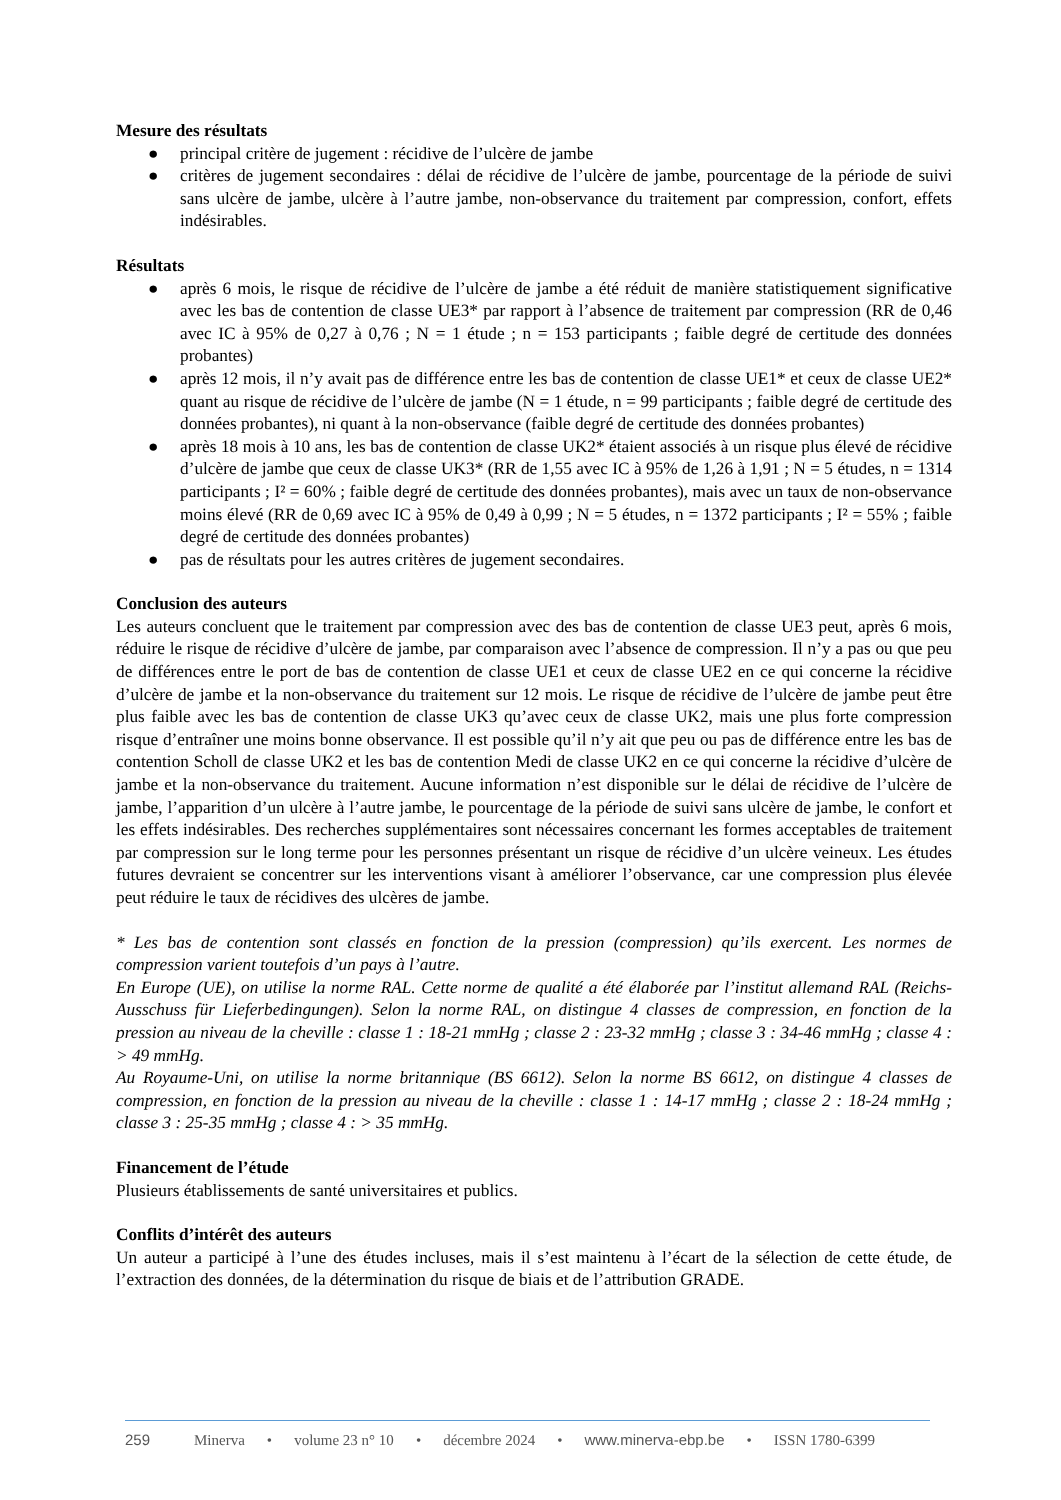Mesure des résultats
● principal critère de jugement : récidive de l’ulcère de jambe
● critères de jugement secondaires : délai de récidive de l’ulcère de jambe, pourcentage de la période de suivi sans ulcère de jambe, ulcère à l’autre jambe, non-observance du traitement par compression, confort, effets indésirables.
Résultats
● après 6 mois, le risque de récidive de l’ulcère de jambe a été réduit de manière statistiquement significative avec les bas de contention de classe UE3* par rapport à l’absence de traitement par compression (RR de 0,46 avec IC à 95% de 0,27 à 0,76 ; N = 1 étude ; n = 153 participants ; faible degré de certitude des données probantes)
● après 12 mois, il n’y avait pas de différence entre les bas de contention de classe UE1* et ceux de classe UE2* quant au risque de récidive de l’ulcère de jambe (N = 1 étude, n = 99 participants ; faible degré de certitude des données probantes), ni quant à la non-observance (faible degré de certitude des données probantes)
● après 18 mois à 10 ans, les bas de contention de classe UK2* étaient associés à un risque plus élevé de récidive d’ulcère de jambe que ceux de classe UK3* (RR de 1,55 avec IC à 95% de 1,26 à 1,91 ; N = 5 études, n = 1314 participants ; I² = 60% ; faible degré de certitude des données probantes), mais avec un taux de non-observance moins élevé (RR de 0,69 avec IC à 95% de 0,49 à 0,99 ; N = 5 études, n = 1372 participants ; I² = 55% ; faible degré de certitude des données probantes)
● pas de résultats pour les autres critères de jugement secondaires.
Conclusion des auteurs
Les auteurs concluent que le traitement par compression avec des bas de contention de classe UE3 peut, après 6 mois, réduire le risque de récidive d’ulcère de jambe, par comparaison avec l’absence de compression. Il n’y a pas ou que peu de différences entre le port de bas de contention de classe UE1 et ceux de classe UE2 en ce qui concerne la récidive d’ulcère de jambe et la non-observance du traitement sur 12 mois. Le risque de récidive de l’ulcère de jambe peut être plus faible avec les bas de contention de classe UK3 qu’avec ceux de classe UK2, mais une plus forte compression risque d’entraîner une moins bonne observance. Il est possible qu’il n’y ait que peu ou pas de différence entre les bas de contention Scholl de classe UK2 et les bas de contention Medi de classe UK2 en ce qui concerne la récidive d’ulcère de jambe et la non-observance du traitement. Aucune information n’est disponible sur le délai de récidive de l’ulcère de jambe, l’apparition d’un ulcère à l’autre jambe, le pourcentage de la période de suivi sans ulcère de jambe, le confort et les effets indésirables. Des recherches supplémentaires sont nécessaires concernant les formes acceptables de traitement par compression sur le long terme pour les personnes présentant un risque de récidive d’un ulcère veineux. Les études futures devraient se concentrer sur les interventions visant à améliorer l’observance, car une compression plus élevée peut réduire le taux de récidives des ulcères de jambe.
* Les bas de contention sont classés en fonction de la pression (compression) qu’ils exercent. Les normes de compression varient toutefois d’un pays à l’autre.
En Europe (UE), on utilise la norme RAL. Cette norme de qualité a été élaborée par l’institut allemand RAL (Reichs-Ausschuss für Lieferbedingungen). Selon la norme RAL, on distingue 4 classes de compression, en fonction de la pression au niveau de la cheville : classe 1 : 18-21 mmHg ; classe 2 : 23-32 mmHg ; classe 3 : 34-46 mmHg ; classe 4 : > 49 mmHg.
Au Royaume-Uni, on utilise la norme britannique (BS 6612). Selon la norme BS 6612, on distingue 4 classes de compression, en fonction de la pression au niveau de la cheville : classe 1 : 14-17 mmHg ; classe 2 : 18-24 mmHg ; classe 3 : 25-35 mmHg ; classe 4 : > 35 mmHg.
Financement de l’étude
Plusieurs établissements de santé universitaires et publics.
Conflits d’intérêt des auteurs
Un auteur a participé à l’une des études incluses, mais il s’est maintenu à l’écart de la sélection de cette étude, de l’extraction des données, de la détermination du risque de biais et de l’attribution GRADE.
259 Minerva • volume 23 n° 10 • décembre 2024 • www.minerva-ebp.be • ISSN 1780-6399